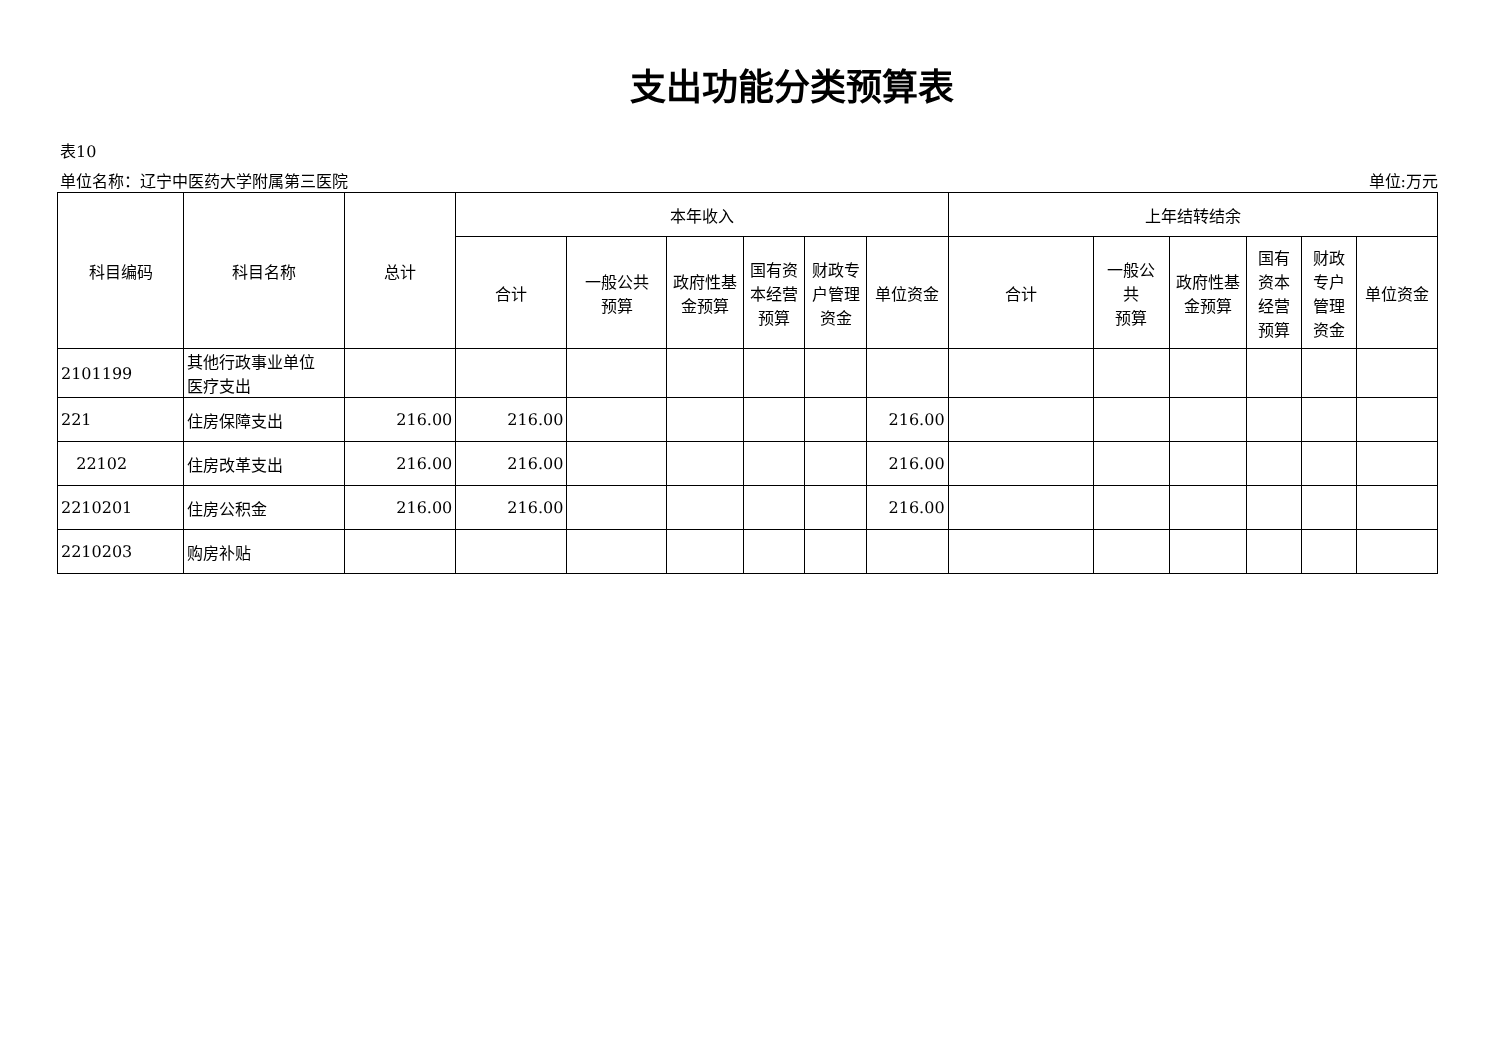支出功能分类预算表
表10
单位名称：辽宁中医药大学附属第三医院 单位:万元
| 科目编码 | 科目名称 | 总计 | 本年收入 | | | | | | 上年结转结余 | | | | | |
| --- | --- | --- | --- | --- | --- | --- | --- | --- | --- | --- | --- | --- | --- | --- |
| | | | 合计 | 一般公共 预算 | 政府性基 金预算 | 国有资 本经营 预算 | 财政专 户管理 资金 | 单位资金 | 合计 | 一般公 共 预算 | 政府性基 金预算 | 国有 资本 经营 预算 | 财政 专户 管理 资金 | 单位资金 |
| 2101199 | 其他行政事业单位 医疗支出 | | | | | | | | | | | | | |
| 221 | 住房保障支出 | 216.00 | 216.00 | | | | | 216.00 | | | | | | |
| 22102 | 住房改革支出 | 216.00 | 216.00 | | | | | 216.00 | | | | | | |
| 2210201 | 住房公积金 | 216.00 | 216.00 | | | | | 216.00 | | | | | | |
| 2210203 | 购房补贴 | | | | | | | | | | | | | |